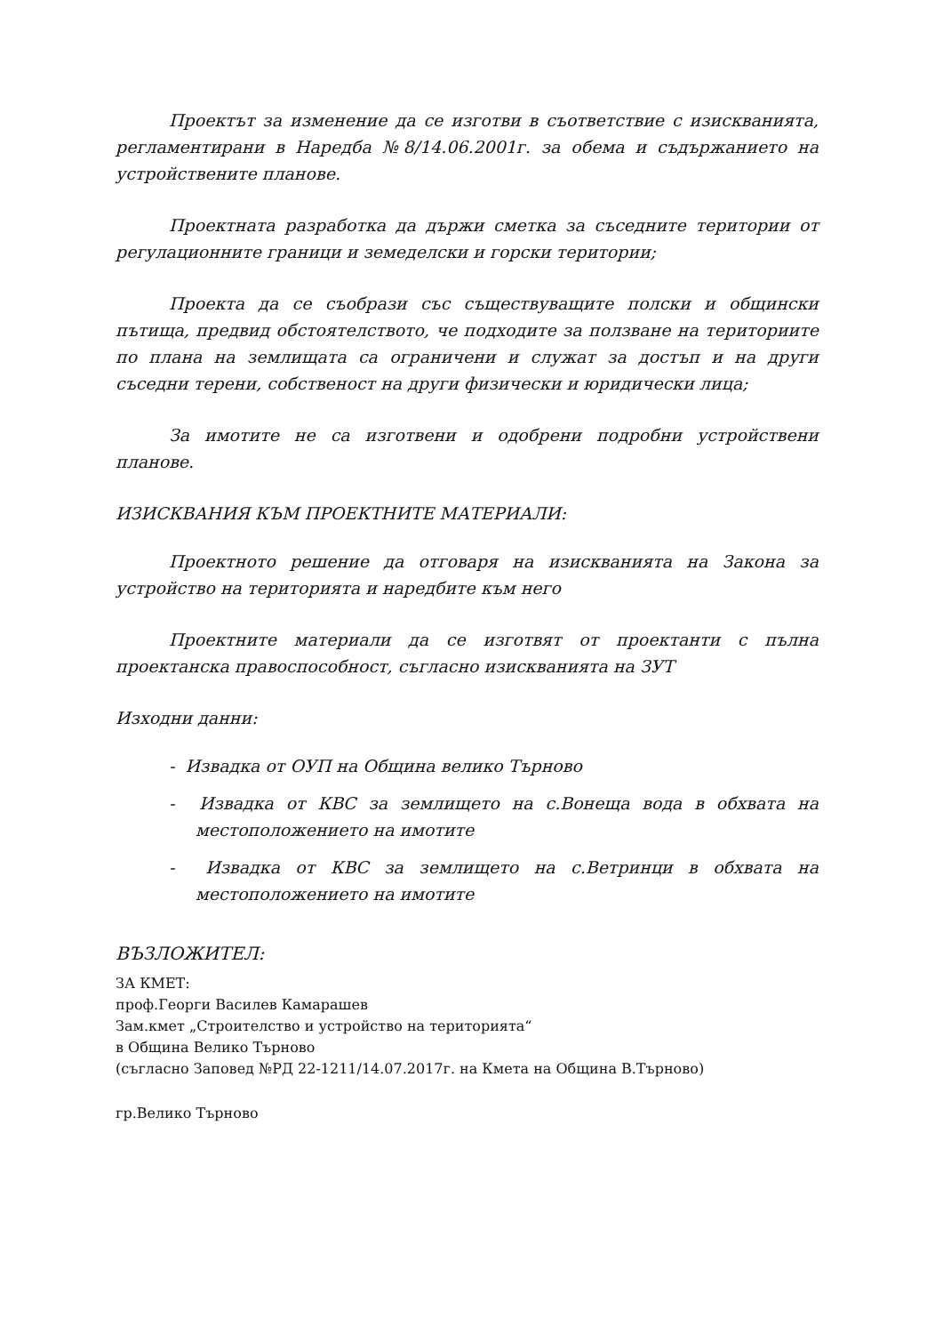Проектът за изменение да се изготви в съответствие с изискванията, регламентирани в Наредба №8/14.06.2001г. за обема и съдържанието на устройствените планове.
Проектната разработка да държи сметка за съседните територии от регулационните граници и земеделски и горски територии;
Проекта да се съобрази със съществуващите полски и общински пътища, предвид обстоятелството, че подходите за ползване на териториите по плана на землищата са ограничени и служат за достъп и на други съседни терени, собственост на други физически и юридически лица;
За имотите не са изготвени и одобрени подробни устройствени планове.
ИЗИСКВАНИЯ КЪМ ПРОЕКТНИТЕ МАТЕРИАЛИ:
Проектното решение да отговаря на изискванията на Закона за устройство на територията и наредбите към него
Проектните материали да се изготвят от проектанти с пълна проектанска правоспособност, съгласно изискванията на ЗУТ
Изходни данни:
- Извадка от ОУП на Община велико Търново
- Извадка от КВС за землището на с.Вонеща вода в обхвата на местоположението на имотите
- Извадка от КВС за землището на с.Ветринци в обхвата на местоположението на имотите
ВЪЗЛОЖИТЕЛ:
ЗА КМЕТ:
проф.Георги Василев Камарашев
Зам.кмет „Строителство и устройство на територията“
в Община Велико Търново
(съгласно Заповед №РД 22-1211/14.07.2017г. на Кмета на Община В.Търново)
гр.Велико Търново